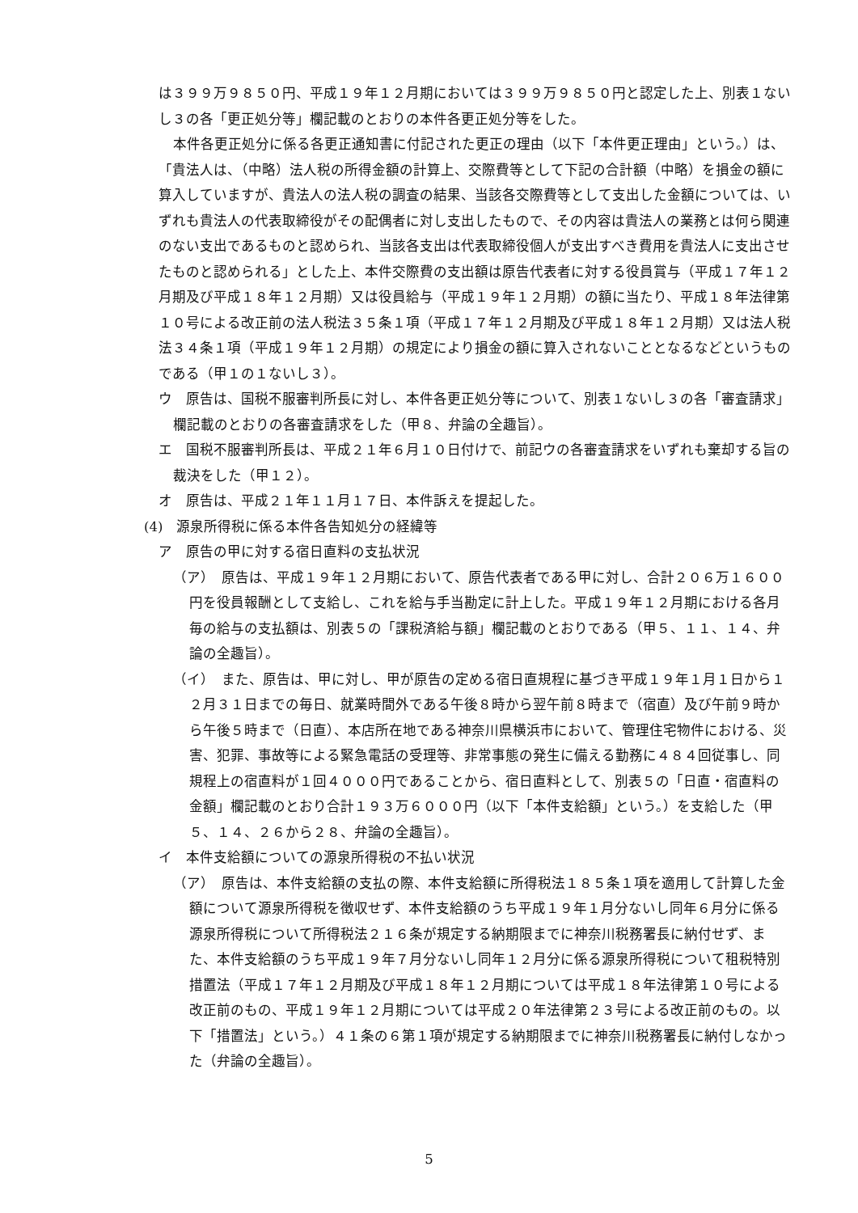は３９９万９８５０円、平成１９年１２月期においては３９９万９８５０円と認定した上、別表１ないし３の各「更正処分等」欄記載のとおりの本件各更正処分等をした。
本件各更正処分に係る各更正通知書に付記された更正の理由（以下「本件更正理由」という。）は、「貴法人は、（中略）法人税の所得金額の計算上、交際費等として下記の合計額（中略）を損金の額に算入していますが、貴法人の法人税の調査の結果、当該各交際費等として支出した金額については、いずれも貴法人の代表取締役がその配偶者に対し支出したもので、その内容は貴法人の業務とは何ら関連のない支出であるものと認められ、当該各支出は代表取締役個人が支出すべき費用を貴法人に支出させたものと認められる」とした上、本件交際費の支出額は原告代表者に対する役員賞与（平成１７年１２月期及び平成１８年１２月期）又は役員給与（平成１９年１２月期）の額に当たり、平成１８年法律第１０号による改正前の法人税法３５条１項（平成１７年１２月期及び平成１８年１２月期）又は法人税法３４条１項（平成１９年１２月期）の規定により損金の額に算入されないこととなるなどというものである（甲１の１ないし３）。
ウ　原告は、国税不服審判所長に対し、本件各更正処分等について、別表１ないし３の各「審査請求」欄記載のとおりの各審査請求をした（甲８、弁論の全趣旨）。
エ　国税不服審判所長は、平成２１年６月１０日付けで、前記ウの各審査請求をいずれも棄却する旨の裁決をした（甲１２）。
オ　原告は、平成２１年１１月１７日、本件訴えを提起した。
(4)　源泉所得税に係る本件各告知処分の経緯等
ア　原告の甲に対する宿日直料の支払状況
（ア）　原告は、平成１９年１２月期において、原告代表者である甲に対し、合計２０６万１６００円を役員報酬として支給し、これを給与手当勘定に計上した。平成１９年１２月期における各月毎の給与の支払額は、別表５の「課税済給与額」欄記載のとおりである（甲５、１１、１４、弁論の全趣旨）。
（イ）　また、原告は、甲に対し、甲が原告の定める宿日直規程に基づき平成１９年１月１日から１２月３１日までの毎日、就業時間外である午後８時から翌午前８時まで（宿直）及び午前９時から午後５時まで（日直）、本店所在地である神奈川県横浜市において、管理住宅物件における、災害、犯罪、事故等による緊急電話の受理等、非常事態の発生に備える勤務に４８４回従事し、同規程上の宿直料が１回４０００円であることから、宿日直料として、別表５の「日直・宿直料の金額」欄記載のとおり合計１９３万６０００円（以下「本件支給額」という。）を支給した（甲５、１４、２６から２８、弁論の全趣旨）。
イ　本件支給額についての源泉所得税の不払い状況
（ア）　原告は、本件支給額の支払の際、本件支給額に所得税法１８５条１項を適用して計算した金額について源泉所得税を徴収せず、本件支給額のうち平成１９年１月分ないし同年６月分に係る源泉所得税について所得税法２１６条が規定する納期限までに神奈川税務署長に納付せず、また、本件支給額のうち平成１９年７月分ないし同年１２月分に係る源泉所得税について租税特別措置法（平成１７年１２月期及び平成１８年１２月期については平成１８年法律第１０号による改正前のもの、平成１９年１２月期については平成２０年法律第２３号による改正前のもの。以下「措置法」という。）４１条の６第１項が規定する納期限までに神奈川税務署長に納付しなかった（弁論の全趣旨）。
5